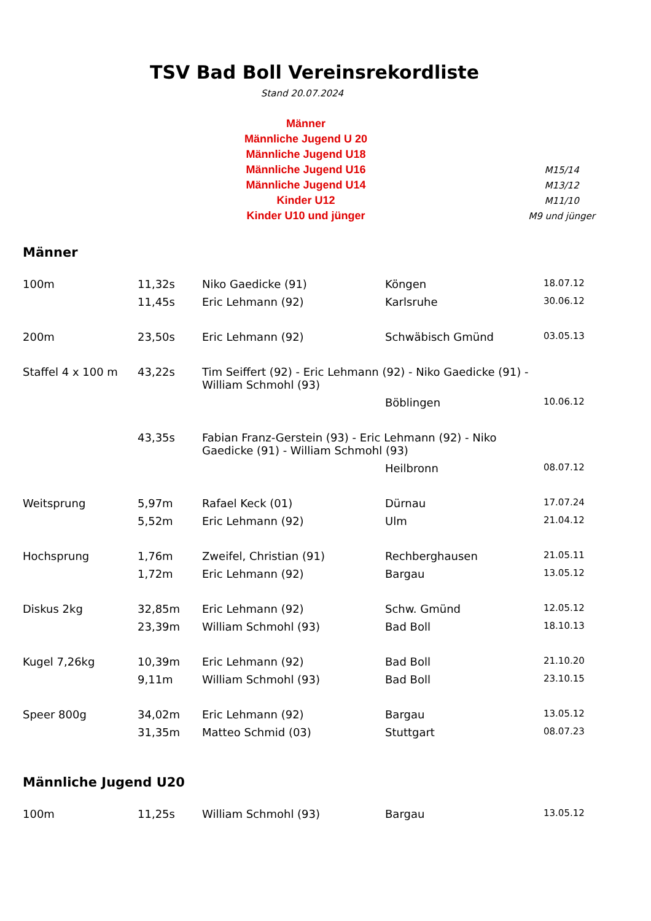TSV Bad Boll Vereinsrekordliste
Stand 20.07.2024
| Männer | |
| Männliche Jugend U 20 | |
| Männliche Jugend U18 | |
| Männliche Jugend U16 | M15/14 |
| Männliche Jugend U14 | M13/12 |
| Kinder U12 | M11/10 |
| Kinder U10 und jünger | M9 und jünger |
Männer
| 100m | 11,32s | Niko Gaedicke (91) | Köngen | 18.07.12 |
| | 11,45s | Eric Lehmann (92) | Karlsruhe | 30.06.12 |
| 200m | 23,50s | Eric Lehmann (92) | Schwäbisch Gmünd | 03.05.13 |
| Staffel 4 x 100 m | 43,22s | Tim Seiffert (92) - Eric Lehmann (92) - Niko Gaedicke (91) - William Schmohl (93) | | |
| | | | Böblingen | 10.06.12 |
| | 43,35s | Fabian Franz-Gerstein (93) - Eric Lehmann (92) - Niko Gaedicke (91) - William Schmohl (93) | | |
| | | | Heilbronn | 08.07.12 |
| Weitsprung | 5,97m | Rafael Keck (01) | Dürnau | 17.07.24 |
| | 5,52m | Eric Lehmann (92) | Ulm | 21.04.12 |
| Hochsprung | 1,76m | Zweifel, Christian (91) | Rechberghausen | 21.05.11 |
| | 1,72m | Eric Lehmann (92) | Bargau | 13.05.12 |
| Diskus 2kg | 32,85m | Eric Lehmann (92) | Schw. Gmünd | 12.05.12 |
| | 23,39m | William Schmohl (93) | Bad Boll | 18.10.13 |
| Kugel 7,26kg | 10,39m | Eric Lehmann (92) | Bad Boll | 21.10.20 |
| | 9,11m | William Schmohl (93) | Bad Boll | 23.10.15 |
| Speer 800g | 34,02m | Eric Lehmann (92) | Bargau | 13.05.12 |
| | 31,35m | Matteo Schmid (03) | Stuttgart | 08.07.23 |
Männliche Jugend U20
| 100m | 11,25s | William Schmohl (93) | Bargau | 13.05.12 |